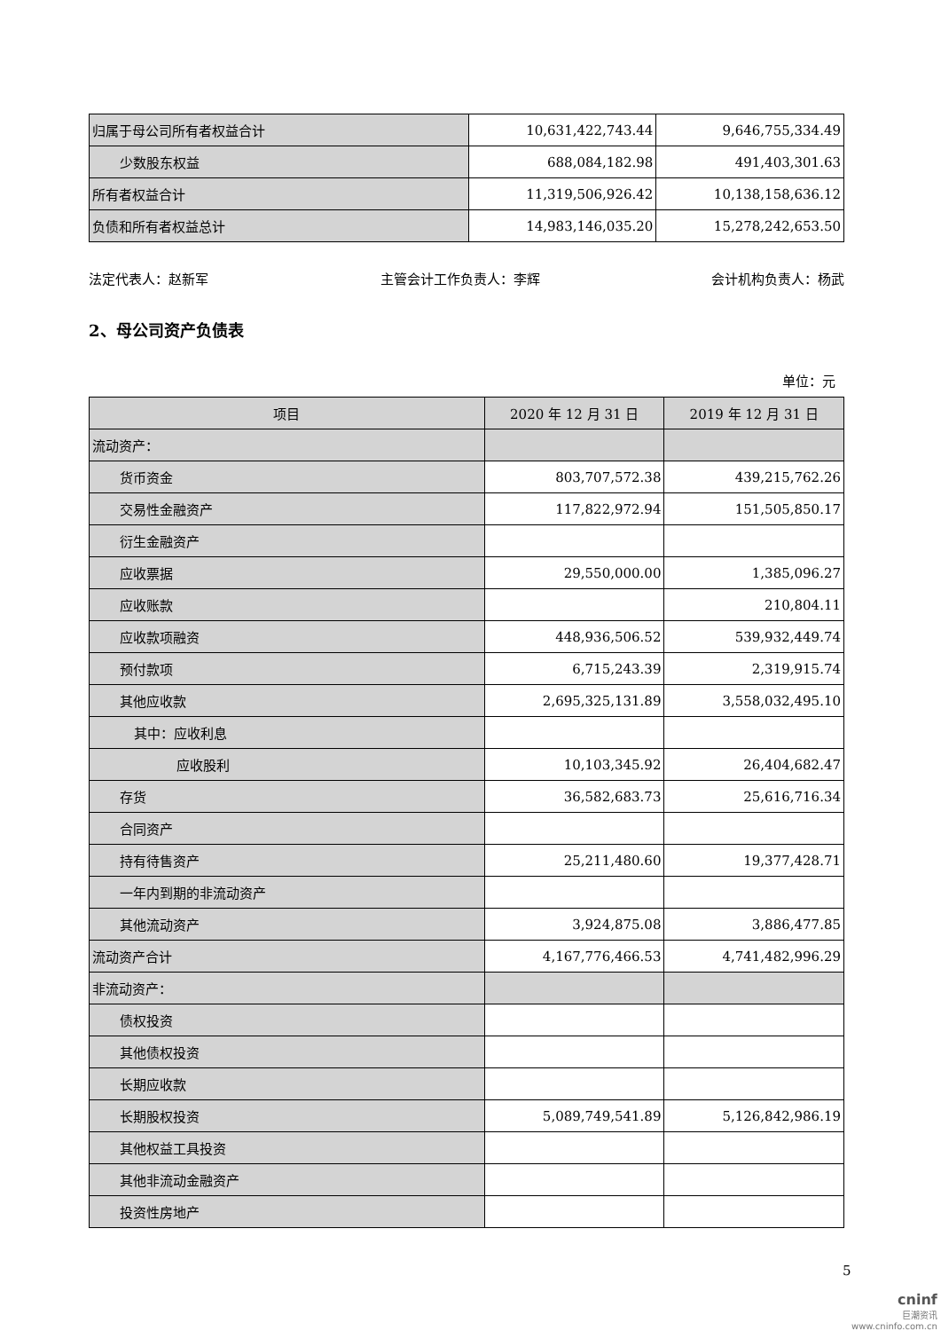| 归属于母公司所有者权益合计 | 10,631,422,743.44 | 9,646,755,334.49 |
| 少数股东权益 | 688,084,182.98 | 491,403,301.63 |
| 所有者权益合计 | 11,319,506,926.42 | 10,138,158,636.12 |
| 负债和所有者权益总计 | 14,983,146,035.20 | 15,278,242,653.50 |
法定代表人：赵新军 主管会计工作负责人：李辉 会计机构负责人：杨武
2、母公司资产负债表
单位：元
| 项目 | 2020 年 12 月 31 日 | 2019 年 12 月 31 日 |
| --- | --- | --- |
| 流动资产： | | |
| 货币资金 | 803,707,572.38 | 439,215,762.26 |
| 交易性金融资产 | 117,822,972.94 | 151,505,850.17 |
| 衍生金融资产 | | |
| 应收票据 | 29,550,000.00 | 1,385,096.27 |
| 应收账款 | | 210,804.11 |
| 应收款项融资 | 448,936,506.52 | 539,932,449.74 |
| 预付款项 | 6,715,243.39 | 2,319,915.74 |
| 其他应收款 | 2,695,325,131.89 | 3,558,032,495.10 |
| 其中：应收利息 | | |
| 应收股利 | 10,103,345.92 | 26,404,682.47 |
| 存货 | 36,582,683.73 | 25,616,716.34 |
| 合同资产 | | |
| 持有待售资产 | 25,211,480.60 | 19,377,428.71 |
| 一年内到期的非流动资产 | | |
| 其他流动资产 | 3,924,875.08 | 3,886,477.85 |
| 流动资产合计 | 4,167,776,466.53 | 4,741,482,996.29 |
| 非流动资产： | | |
| 债权投资 | | |
| 其他债权投资 | | |
| 长期应收款 | | |
| 长期股权投资 | 5,089,749,541.89 | 5,126,842,986.19 |
| 其他权益工具投资 | | |
| 其他非流动金融资产 | | |
| 投资性房地产 | | |
5
cninf
巨潮资讯
www.cninfo.com.cn